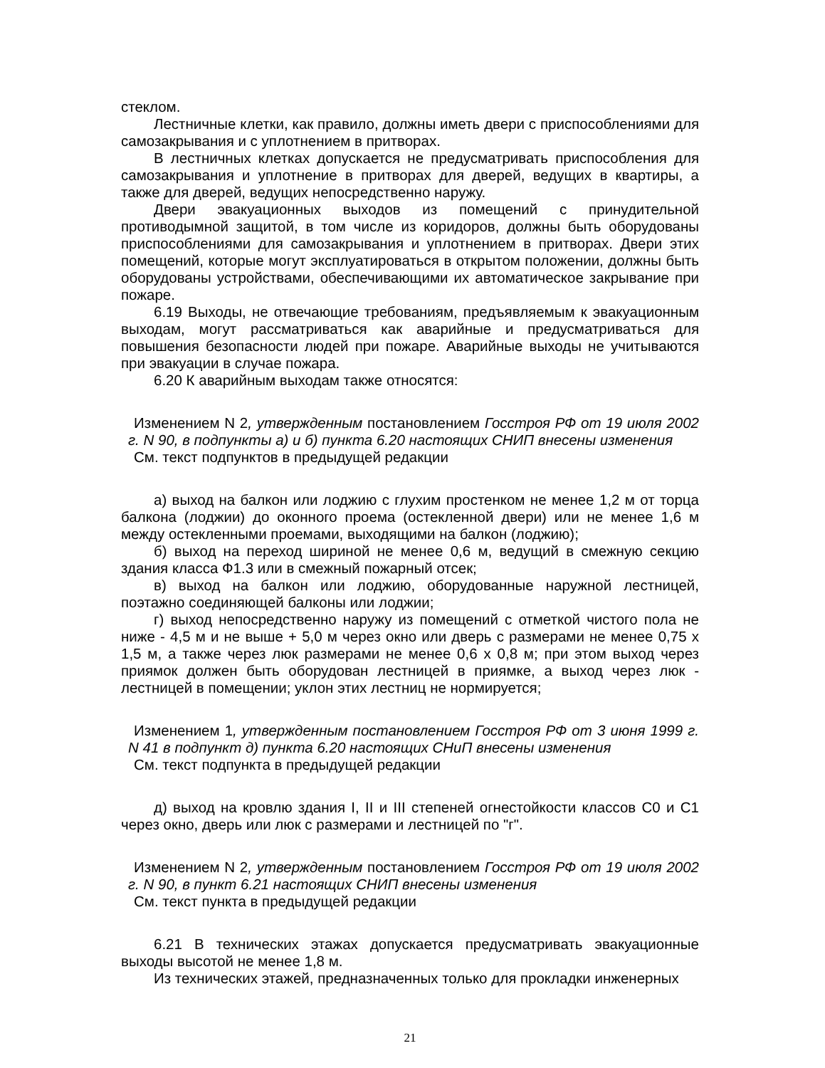стеклом.
Лестничные клетки, как правило, должны иметь двери с приспособлениями для самозакрывания и с уплотнением в притворах.
В лестничных клетках допускается не предусматривать приспособления для самозакрывания и уплотнение в притворах для дверей, ведущих в квартиры, а также для дверей, ведущих непосредственно наружу.
Двери эвакуационных выходов из помещений с принудительной противодымной защитой, в том числе из коридоров, должны быть оборудованы приспособлениями для самозакрывания и уплотнением в притворах. Двери этих помещений, которые могут эксплуатироваться в открытом положении, должны быть оборудованы устройствами, обеспечивающими их автоматическое закрывание при пожаре.
6.19 Выходы, не отвечающие требованиям, предъявляемым к эвакуационным выходам, могут рассматриваться как аварийные и предусматриваться для повышения безопасности людей при пожаре. Аварийные выходы не учитываются при эвакуации в случае пожара.
6.20 К аварийным выходам также относятся:
Изменением N 2, утвержденным постановлением Госстроя РФ от 19 июля 2002 г. N 90, в подпункты а) и б) пункта 6.20 настоящих СНИП внесены изменения
См. текст подпунктов в предыдущей редакции
а) выход на балкон или лоджию с глухим простенком не менее 1,2 м от торца балкона (лоджии) до оконного проема (остекленной двери) или не менее 1,6 м между остекленными проемами, выходящими на балкон (лоджию);
б) выход на переход шириной не менее 0,6 м, ведущий в смежную секцию здания класса Ф1.3 или в смежный пожарный отсек;
в) выход на балкон или лоджию, оборудованные наружной лестницей, поэтажно соединяющей балконы или лоджии;
г) выход непосредственно наружу из помещений с отметкой чистого пола не ниже - 4,5 м и не выше + 5,0 м через окно или дверь с размерами не менее 0,75 х 1,5 м, а также через люк размерами не менее 0,6 х 0,8 м; при этом выход через приямок должен быть оборудован лестницей в приямке, а выход через люк - лестницей в помещении; уклон этих лестниц не нормируется;
Изменением 1, утвержденным постановлением Госстроя РФ от 3 июня 1999 г. N 41 в подпункт д) пункта 6.20 настоящих СНиП внесены изменения
См. текст подпункта в предыдущей редакции
д) выход на кровлю здания I, II и III степеней огнестойкости классов С0 и С1 через окно, дверь или люк с размерами и лестницей по "г".
Изменением N 2, утвержденным постановлением Госстроя РФ от 19 июля 2002 г. N 90, в пункт 6.21 настоящих СНИП внесены изменения
См. текст пункта в предыдущей редакции
6.21 В технических этажах допускается предусматривать эвакуационные выходы высотой не менее 1,8 м.
Из технических этажей, предназначенных только для прокладки инженерных
21